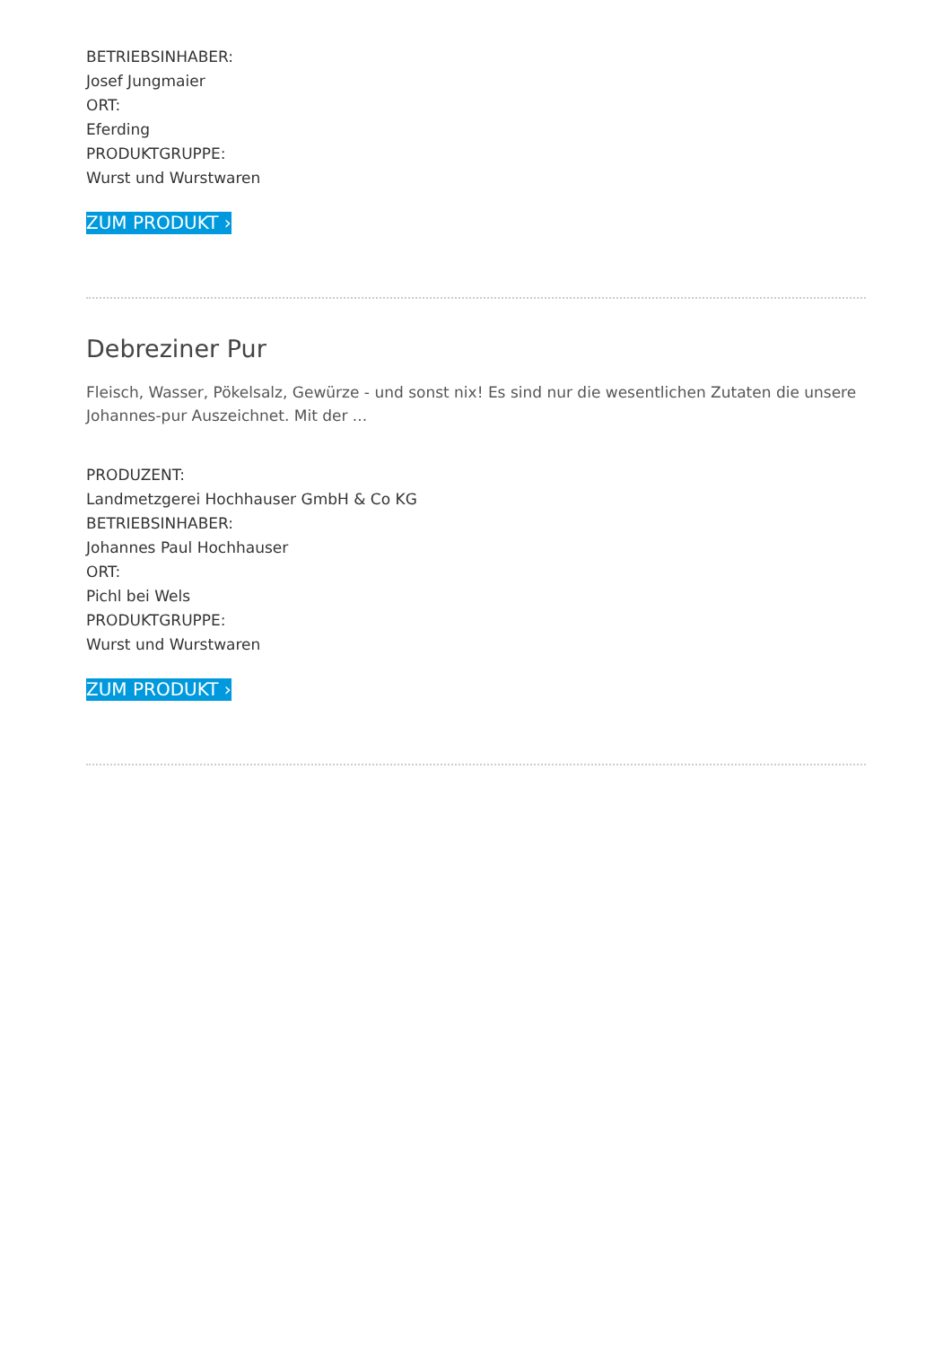BETRIEBSINHABER:
Josef Jungmaier
ORT:
Eferding
PRODUKTGRUPPE:
Wurst und Wurstwaren
ZUM PRODUKT ›
Debreziner Pur
Fleisch, Wasser, Pökelsalz, Gewürze - und sonst nix! Es sind nur die wesentlichen Zutaten die unsere Johannes-pur Auszeichnet. Mit der ...
PRODUZENT:
Landmetzgerei Hochhauser GmbH & Co KG
BETRIEBSINHABER:
Johannes Paul Hochhauser
ORT:
Pichl bei Wels
PRODUKTGRUPPE:
Wurst und Wurstwaren
ZUM PRODUKT ›